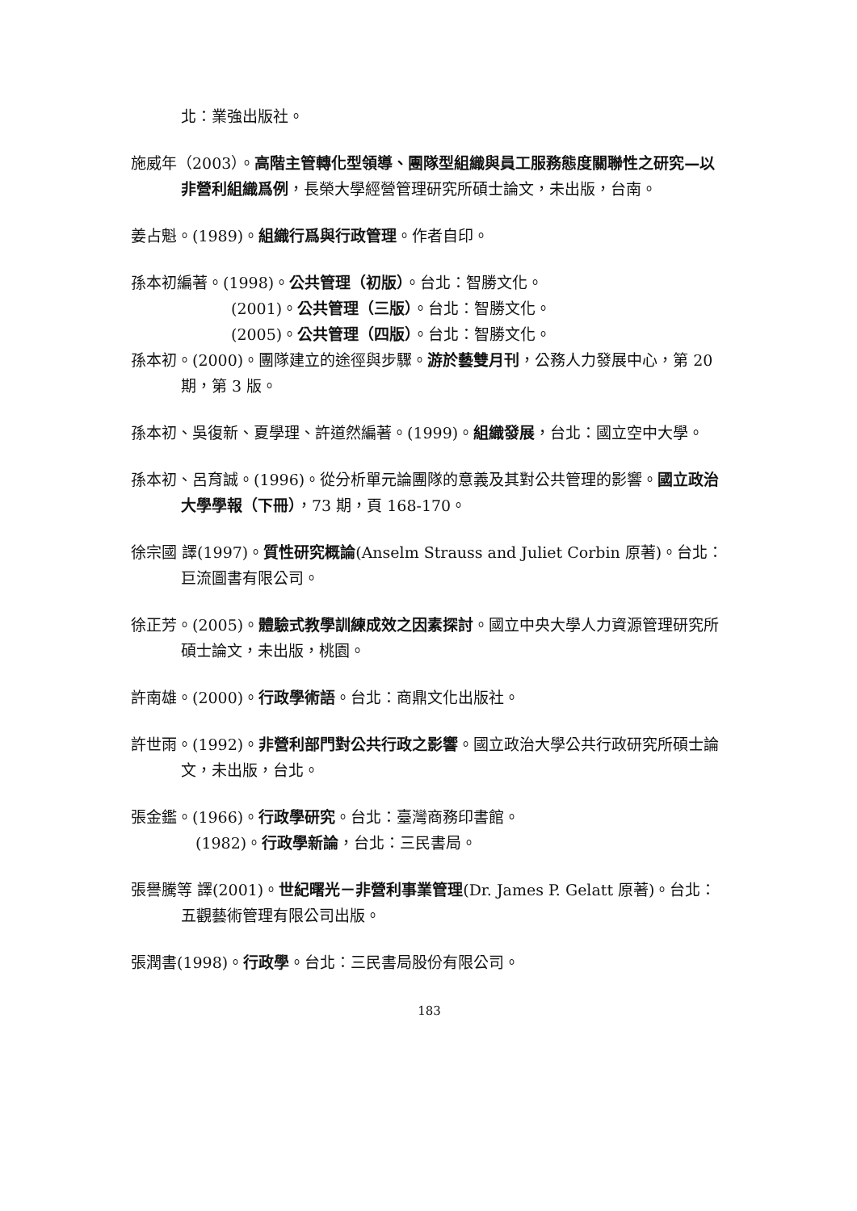北：業強出版社。
施威年（2003）。高階主管轉化型領導、團隊型組織與員工服務態度關聯性之研究—以非營利組織爲例，長榮大學經營管理研究所碩士論文，未出版，台南。
姜占魁。(1989)。組織行爲與行政管理。作者自印。
孫本初編著。(1998)。公共管理（初版）。台北：智勝文化。
(2001)。公共管理（三版）。台北：智勝文化。
(2005)。公共管理（四版）。台北：智勝文化。
孫本初。(2000)。團隊建立的途徑與步驟。游於藝雙月刊，公務人力發展中心，第 20 期，第 3 版。
孫本初、吳復新、夏學理、許道然編著。(1999)。組織發展，台北：國立空中大學。
孫本初、呂育誠。(1996)。從分析單元論團隊的意義及其對公共管理的影響。國立政治大學學報（下冊），73 期，頁 168-170。
徐宗國 譯(1997)。質性研究概論(Anselm Strauss and Juliet Corbin 原著)。台北：巨流圖書有限公司。
徐正芳。(2005)。體驗式教學訓練成效之因素探討。國立中央大學人力資源管理研究所碩士論文，未出版，桃園。
許南雄。(2000)。行政學術語。台北：商鼎文化出版社。
許世雨。(1992)。非營利部門對公共行政之影響。國立政治大學公共行政研究所碩士論文，未出版，台北。
張金鑑。(1966)。行政學研究。台北：臺灣商務印書館。
(1982)。行政學新論，台北：三民書局。
張譽騰等 譯(2001)。世紀曙光－非營利事業管理(Dr. James P. Gelatt 原著)。台北：五觀藝術管理有限公司出版。
張潤書(1998)。行政學。台北：三民書局股份有限公司。
183